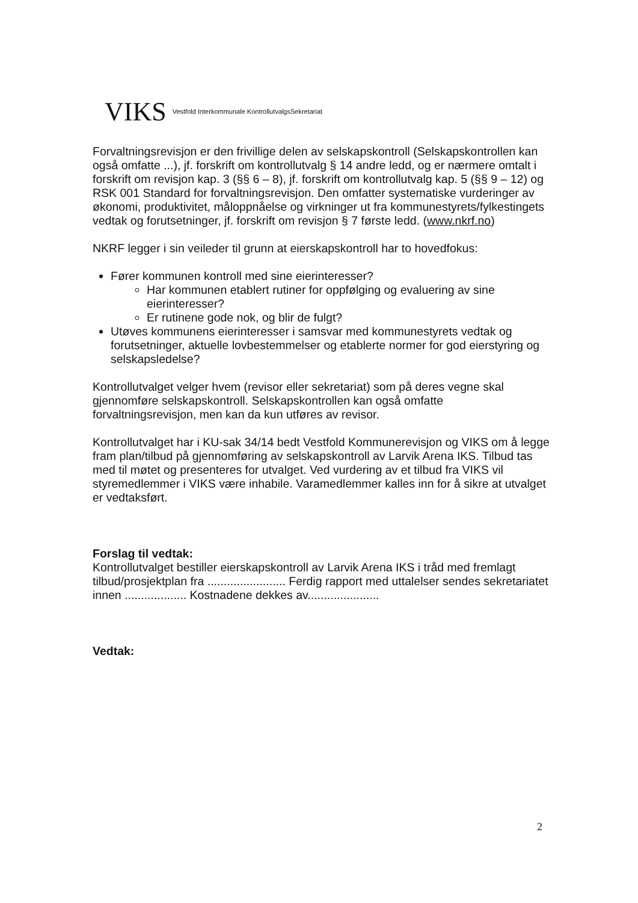VIKS Vestfold Interkommunale KontrollutvalgsSekretariat
Forvaltningsrevisjon er den frivillige delen av selskapskontroll (Selskapskontrollen kan også omfatte ...), jf. forskrift om kontrollutvalg § 14 andre ledd, og er nærmere omtalt i forskrift om revisjon kap. 3 (§§ 6 – 8), jf. forskrift om kontrollutvalg kap. 5 (§§ 9 – 12) og RSK 001 Standard for forvaltningsrevisjon. Den omfatter systematiske vurderinger av økonomi, produktivitet, måloppnåelse og virkninger ut fra kommunestyrets/fylkestingets vedtak og forutsetninger, jf. forskrift om revisjon § 7 første ledd. (www.nkrf.no)
NKRF legger i sin veileder til grunn at eierskapskontroll har to hovedfokus:
Fører kommunen kontroll med sine eierinteresser?
Har kommunen etablert rutiner for oppfølging og evaluering av sine eierinteresser?
Er rutinene gode nok, og blir de fulgt?
Utøves kommunens eierinteresser i samsvar med kommunestyrets vedtak og forutsetninger, aktuelle lovbestemmelser og etablerte normer for god eierstyring og selskapsledelse?
Kontrollutvalget velger hvem (revisor eller sekretariat) som på deres vegne skal gjennomføre selskapskontroll. Selskapskontrollen kan også omfatte forvaltningsrevisjon, men kan da kun utføres av revisor.
Kontrollutvalget har i KU-sak 34/14 bedt Vestfold Kommunerevisjon og VIKS om å legge fram plan/tilbud på gjennomføring av selskapskontroll av Larvik Arena IKS. Tilbud tas med til møtet og presenteres for utvalget. Ved vurdering av et tilbud fra VIKS vil styremedlemmer i VIKS være inhabile. Varamedlemmer kalles inn for å sikre at utvalget er vedtaksført.
Forslag til vedtak:
Kontrollutvalget bestiller eierskapskontroll av Larvik Arena IKS i tråd med fremlagt tilbud/prosjektplan fra ........................ Ferdig rapport med uttalelser sendes sekretariatet innen ................... Kostnadene dekkes av......................
Vedtak:
2